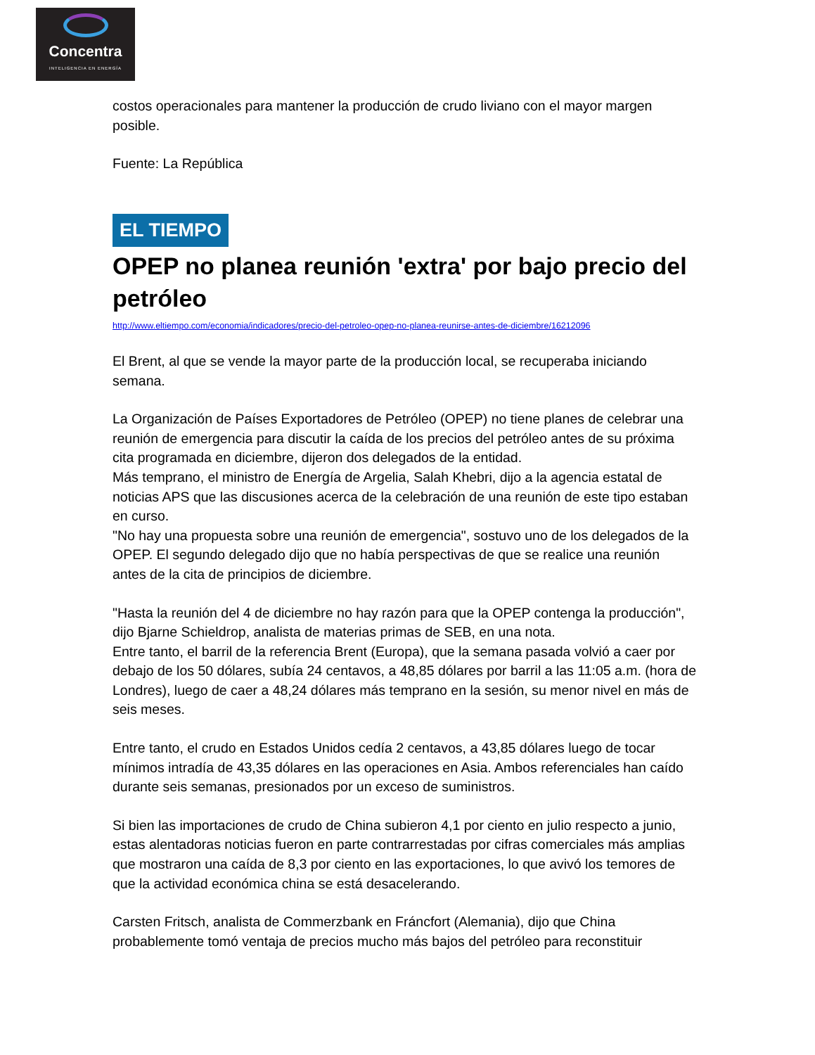Concentra
INTELIGENCIA EN ENERGÍA
costos operacionales para mantener la producción de crudo liviano con el mayor margen posible.
Fuente: La República
EL TIEMPO
OPEP no planea reunión 'extra' por bajo precio del petróleo
http://www.eltiempo.com/economia/indicadores/precio-del-petroleo-opep-no-planea-reunirse-antes-de-diciembre/16212096
El Brent, al que se vende la mayor parte de la producción local, se recuperaba iniciando semana.
La Organización de Países Exportadores de Petróleo (OPEP) no tiene planes de celebrar una reunión de emergencia para discutir la caída de los precios del petróleo antes de su próxima cita programada en diciembre, dijeron dos delegados de la entidad.
Más temprano, el ministro de Energía de Argelia, Salah Khebri, dijo a la agencia estatal de noticias APS que las discusiones acerca de la celebración de una reunión de este tipo estaban en curso.
"No hay una propuesta sobre una reunión de emergencia", sostuvo uno de los delegados de la OPEP. El segundo delegado dijo que no había perspectivas de que se realice una reunión antes de la cita de principios de diciembre.
"Hasta la reunión del 4 de diciembre no hay razón para que la OPEP contenga la producción", dijo Bjarne Schieldrop, analista de materias primas de SEB, en una nota.
Entre tanto, el barril de la referencia Brent (Europa), que la semana pasada volvió a caer por debajo de los 50 dólares, subía 24 centavos, a 48,85 dólares por barril a las 11:05 a.m. (hora de Londres), luego de caer a 48,24 dólares más temprano en la sesión, su menor nivel en más de seis meses.
Entre tanto, el crudo en Estados Unidos cedía 2 centavos, a 43,85 dólares luego de tocar mínimos intradía de 43,35 dólares en las operaciones en Asia. Ambos referenciales han caído durante seis semanas, presionados por un exceso de suministros.
Si bien las importaciones de crudo de China subieron 4,1 por ciento en julio respecto a junio, estas alentadoras noticias fueron en parte contrarrestadas por cifras comerciales más amplias que mostraron una caída de 8,3 por ciento en las exportaciones, lo que avivó los temores de que la actividad económica china se está desacelerando.
Carsten Fritsch, analista de Commerzbank en Fráncfort (Alemania), dijo que China probablemente tomó ventaja de precios mucho más bajos del petróleo para reconstituir